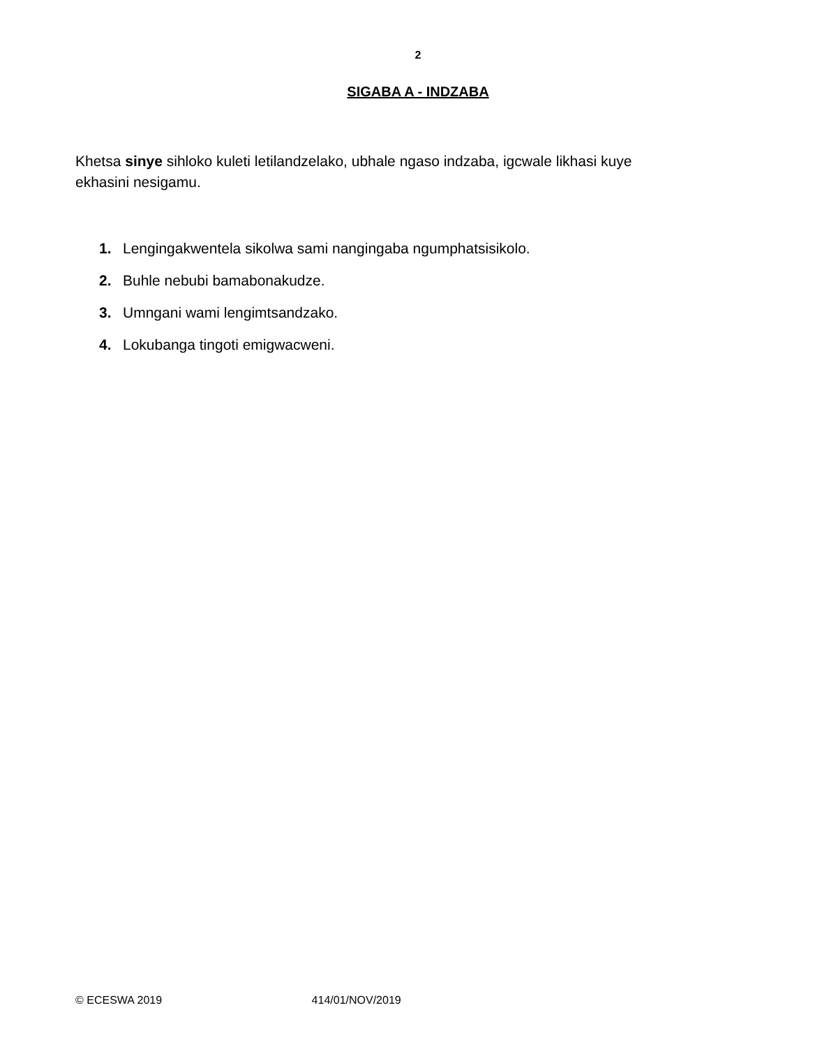2
SIGABA A - INDZABA
Khetsa sinye sihloko kuleti letilandzelako, ubhale ngaso indzaba, igcwale likhasi kuye ekhasini nesigamu.
1. Lengingakwentela sikolwa sami nangingaba ngumphatsisikolo.
2. Buhle nebubi bamabonakudze.
3. Umngani wami lengimtsandzako.
4. Lokubanga tingoti emigwacweni.
© ECESWA 2019 414/01/NOV/2019